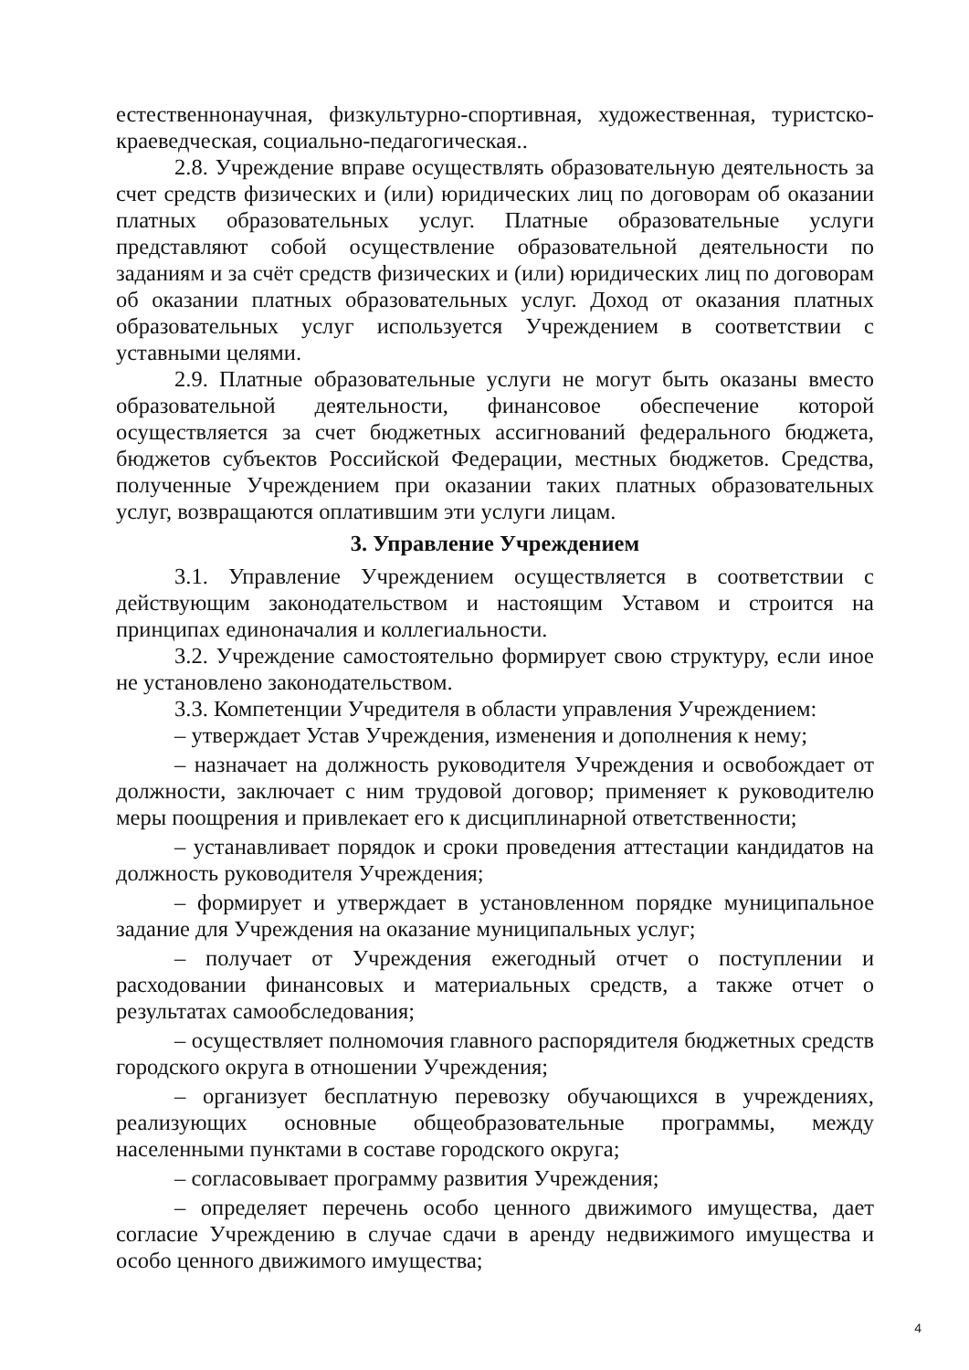естественнонаучная, физкультурно-спортивная, художественная, туристско-краеведческая, социально-педагогическая..
2.8. Учреждение вправе осуществлять образовательную деятельность за счет средств физических и (или) юридических лиц по договорам об оказании платных образовательных услуг. Платные образовательные услуги представляют собой осуществление образовательной деятельности по заданиям и за счёт средств физических и (или) юридических лиц по договорам об оказании платных образовательных услуг. Доход от оказания платных образовательных услуг используется Учреждением в соответствии с уставными целями.
2.9. Платные образовательные услуги не могут быть оказаны вместо образовательной деятельности, финансовое обеспечение которой осуществляется за счет бюджетных ассигнований федерального бюджета, бюджетов субъектов Российской Федерации, местных бюджетов. Средства, полученные Учреждением при оказании таких платных образовательных услуг, возвращаются оплатившим эти услуги лицам.
3. Управление Учреждением
3.1. Управление Учреждением осуществляется в соответствии с действующим законодательством и настоящим Уставом и строится на принципах единоначалия и коллегиальности.
3.2. Учреждение самостоятельно формирует свою структуру, если иное не установлено законодательством.
3.3. Компетенции Учредителя в области управления Учреждением:
– утверждает Устав Учреждения, изменения и дополнения к нему;
– назначает на должность руководителя Учреждения и освобождает от должности, заключает с ним трудовой договор; применяет к руководителю меры поощрения и привлекает его к дисциплинарной ответственности;
– устанавливает порядок и сроки проведения аттестации кандидатов на должность руководителя Учреждения;
– формирует и утверждает в установленном порядке муниципальное задание для Учреждения на оказание муниципальных услуг;
– получает от Учреждения ежегодный отчет о поступлении и расходовании финансовых и материальных средств, а также отчет о результатах самообследования;
– осуществляет полномочия главного распорядителя бюджетных средств городского округа в отношении Учреждения;
– организует бесплатную перевозку обучающихся в учреждениях, реализующих основные общеобразовательные программы, между населенными пунктами в составе городского округа;
– согласовывает программу развития Учреждения;
– определяет перечень особо ценного движимого имущества, дает согласие Учреждению в случае сдачи в аренду недвижимого имущества и особо ценного движимого имущества;
4